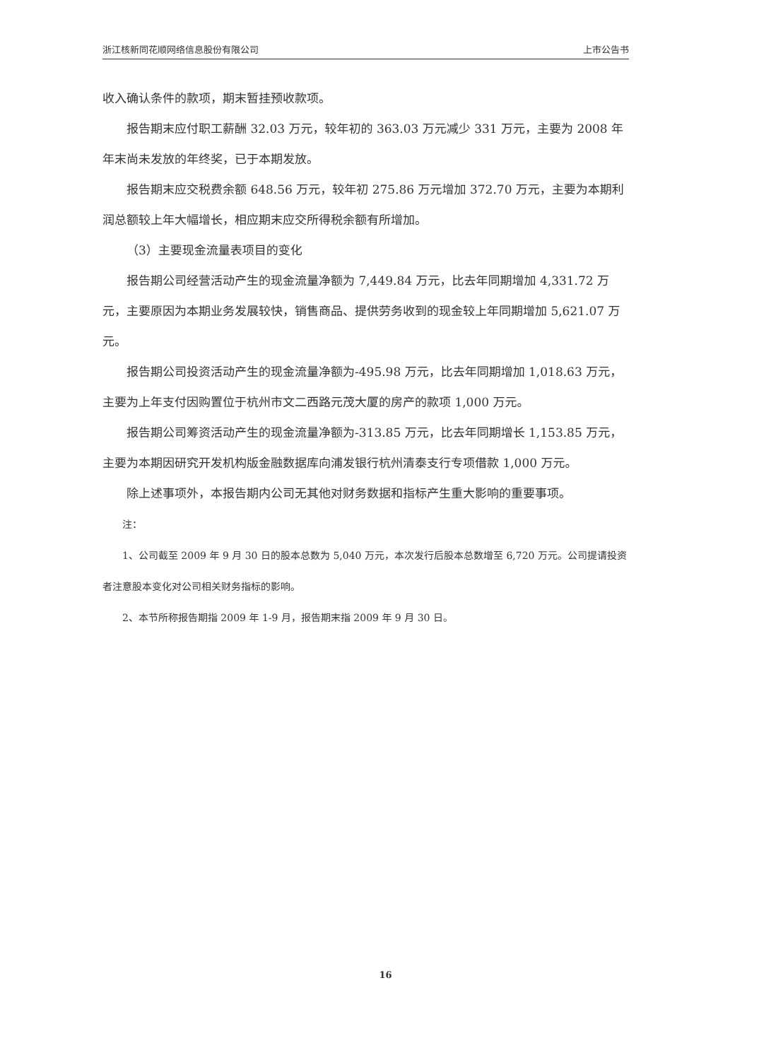浙江核新同花顺网络信息股份有限公司 上市公告书
收入确认条件的款项，期末暂挂预收款项。
报告期末应付职工薪酬 32.03 万元，较年初的 363.03 万元减少 331 万元，主要为 2008 年年末尚未发放的年终奖，已于本期发放。
报告期末应交税费余额 648.56 万元，较年初 275.86 万元增加 372.70 万元，主要为本期利润总额较上年大幅增长，相应期末应交所得税余额有所增加。
（3）主要现金流量表项目的变化
报告期公司经营活动产生的现金流量净额为 7,449.84 万元，比去年同期增加 4,331.72 万元，主要原因为本期业务发展较快，销售商品、提供劳务收到的现金较上年同期增加 5,621.07 万元。
报告期公司投资活动产生的现金流量净额为-495.98 万元，比去年同期增加 1,018.63 万元，主要为上年支付因购置位于杭州市文二西路元茂大厦的房产的款项 1,000 万元。
报告期公司筹资活动产生的现金流量净额为-313.85 万元，比去年同期增长 1,153.85 万元，主要为本期因研究开发机构版金融数据库向浦发银行杭州清泰支行专项借款 1,000 万元。
除上述事项外，本报告期内公司无其他对财务数据和指标产生重大影响的重要事项。
注：
1、公司截至 2009 年 9 月 30 日的股本总数为 5,040 万元，本次发行后股本总数增至 6,720 万元。公司提请投资者注意股本变化对公司相关财务指标的影响。
2、本节所称报告期指 2009 年 1-9 月，报告期末指 2009 年 9 月 30 日。
16